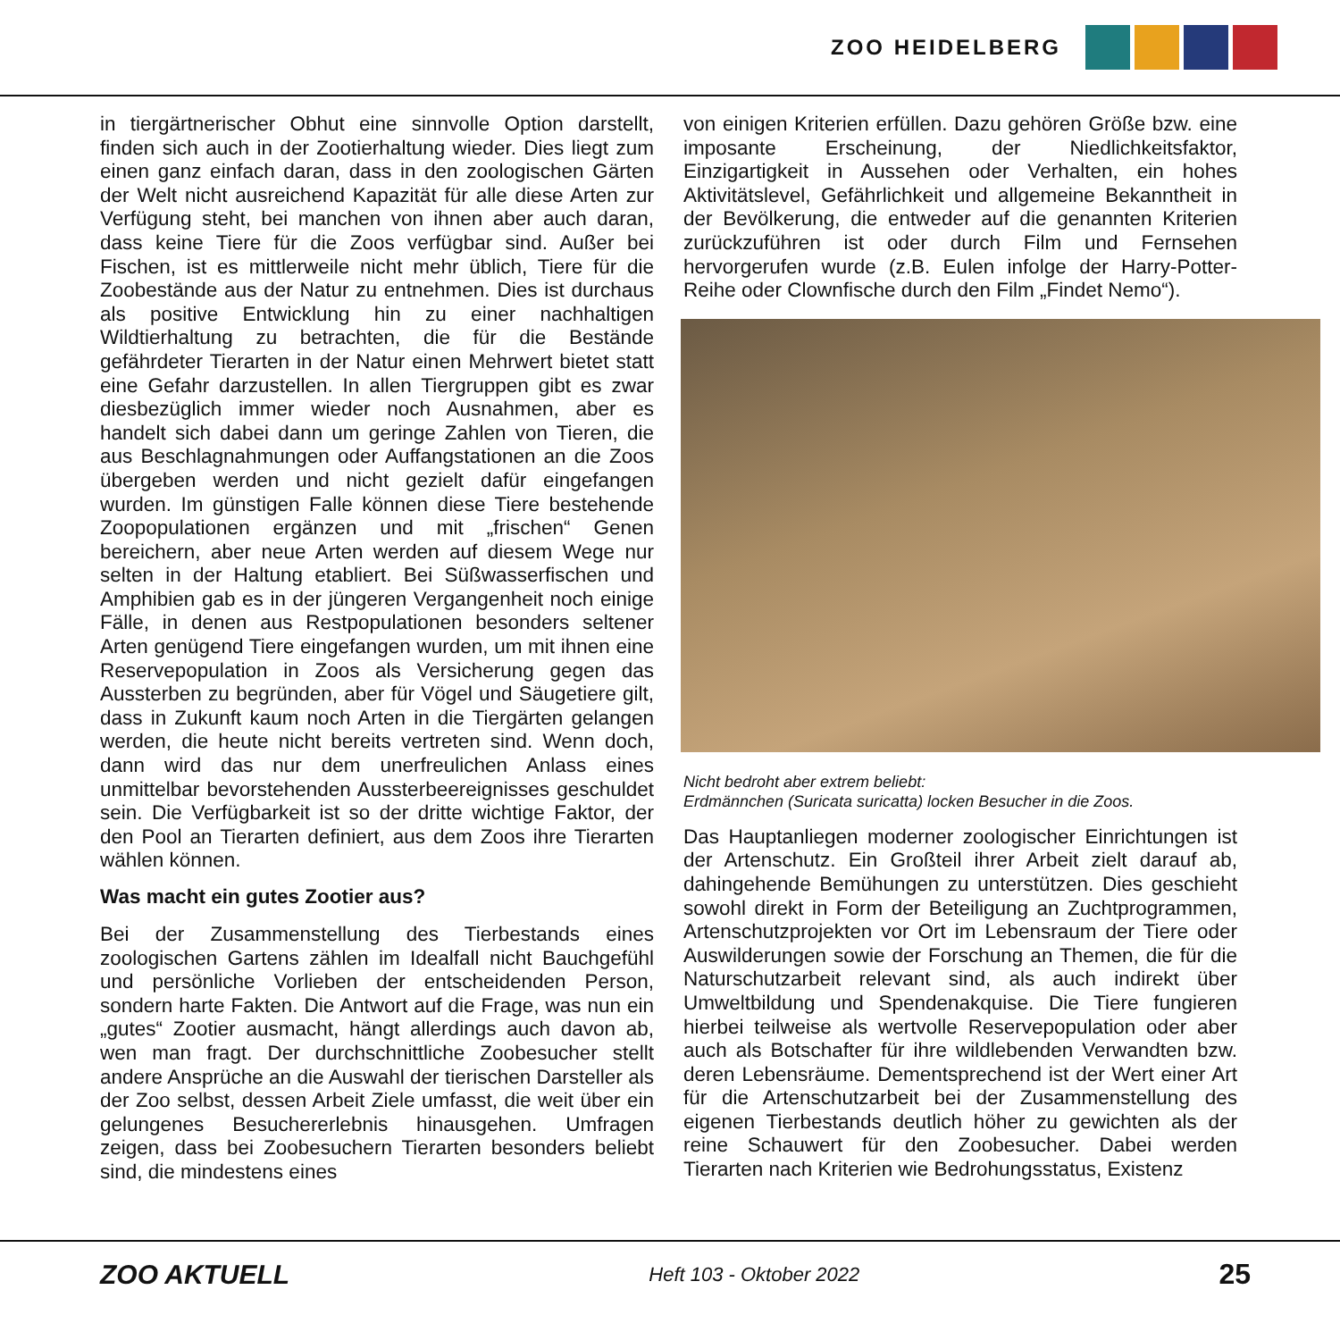ZOO HEIDELBERG
in tiergärtnerischer Obhut eine sinnvolle Option darstellt, finden sich auch in der Zootierhaltung wieder. Dies liegt zum einen ganz einfach daran, dass in den zoologischen Gärten der Welt nicht ausreichend Kapazität für alle diese Arten zur Verfügung steht, bei manchen von ihnen aber auch daran, dass keine Tiere für die Zoos verfügbar sind. Außer bei Fischen, ist es mittlerweile nicht mehr üblich, Tiere für die Zoobestände aus der Natur zu entnehmen. Dies ist durchaus als positive Entwicklung hin zu einer nachhaltigen Wildtierhaltung zu betrachten, die für die Bestände gefährdeter Tierarten in der Natur einen Mehrwert bietet statt eine Gefahr darzustellen. In allen Tiergruppen gibt es zwar diesbezüglich immer wieder noch Ausnahmen, aber es handelt sich dabei dann um geringe Zahlen von Tieren, die aus Beschlagnahmungen oder Auffangstationen an die Zoos übergeben werden und nicht gezielt dafür eingefangen wurden. Im günstigen Falle können diese Tiere bestehende Zoopopulationen ergänzen und mit „frischen“ Genen bereichern, aber neue Arten werden auf diesem Wege nur selten in der Haltung etabliert. Bei Süßwasserfischen und Amphibien gab es in der jüngeren Vergangenheit noch einige Fälle, in denen aus Restpopulationen besonders seltener Arten genügend Tiere eingefangen wurden, um mit ihnen eine Reservepopulation in Zoos als Versicherung gegen das Aussterben zu begründen, aber für Vögel und Säugetiere gilt, dass in Zukunft kaum noch Arten in die Tiergärten gelangen werden, die heute nicht bereits vertreten sind. Wenn doch, dann wird das nur dem unerfreulichen Anlass eines unmittelbar bevorstehenden Aussterbeereignisses geschuldet sein. Die Verfügbarkeit ist so der dritte wichtige Faktor, der den Pool an Tierarten definiert, aus dem Zoos ihre Tierarten wählen können.
Was macht ein gutes Zootier aus?
Bei der Zusammenstellung des Tierbestands eines zoologischen Gartens zählen im Idealfall nicht Bauchgefühl und persönliche Vorlieben der entscheidenden Person, sondern harte Fakten. Die Antwort auf die Frage, was nun ein „gutes“ Zootier ausmacht, hängt allerdings auch davon ab, wen man fragt. Der durchschnittliche Zoobesucher stellt andere Ansprüche an die Auswahl der tierischen Darsteller als der Zoo selbst, dessen Arbeit Ziele umfasst, die weit über ein gelungenes Besuchererlebnis hinausgehen. Umfragen zeigen, dass bei Zoobesuchern Tierarten besonders beliebt sind, die mindestens eines
von einigen Kriterien erfüllen. Dazu gehören Größe bzw. eine imposante Erscheinung, der Niedlichkeitsfaktor, Einzigartigkeit in Aussehen oder Verhalten, ein hohes Aktivitätslevel, Gefährlichkeit und allgemeine Bekanntheit in der Bevölkerung, die entweder auf die genannten Kriterien zurückzuführen ist oder durch Film und Fernsehen hervorgerufen wurde (z.B. Eulen infolge der Harry-Potter-Reihe oder Clownfische durch den Film „Findet Nemo“).
Nicht bedroht aber extrem beliebt:
Erdmännchen (Suricata suricatta) locken Besucher in die Zoos.
Das Hauptanliegen moderner zoologischer Einrichtungen ist der Artenschutz. Ein Großteil ihrer Arbeit zielt darauf ab, dahingehende Bemühungen zu unterstützen. Dies geschieht sowohl direkt in Form der Beteiligung an Zuchtprogrammen, Artenschutzprojekten vor Ort im Lebensraum der Tiere oder Auswilderungen sowie der Forschung an Themen, die für die Naturschutzarbeit relevant sind, als auch indirekt über Umweltbildung und Spendenakquise. Die Tiere fungieren hierbei teilweise als wertvolle Reservepopulation oder aber auch als Botschafter für ihre wildlebenden Verwandten bzw. deren Lebensräume. Dementsprechend ist der Wert einer Art für die Artenschutzarbeit bei der Zusammenstellung des eigenen Tierbestands deutlich höher zu gewichten als der reine Schauwert für den Zoobesucher. Dabei werden Tierarten nach Kriterien wie Bedrohungsstatus, Existenz
ZOO AKTUELL Heft 103 - Oktober 2022 25